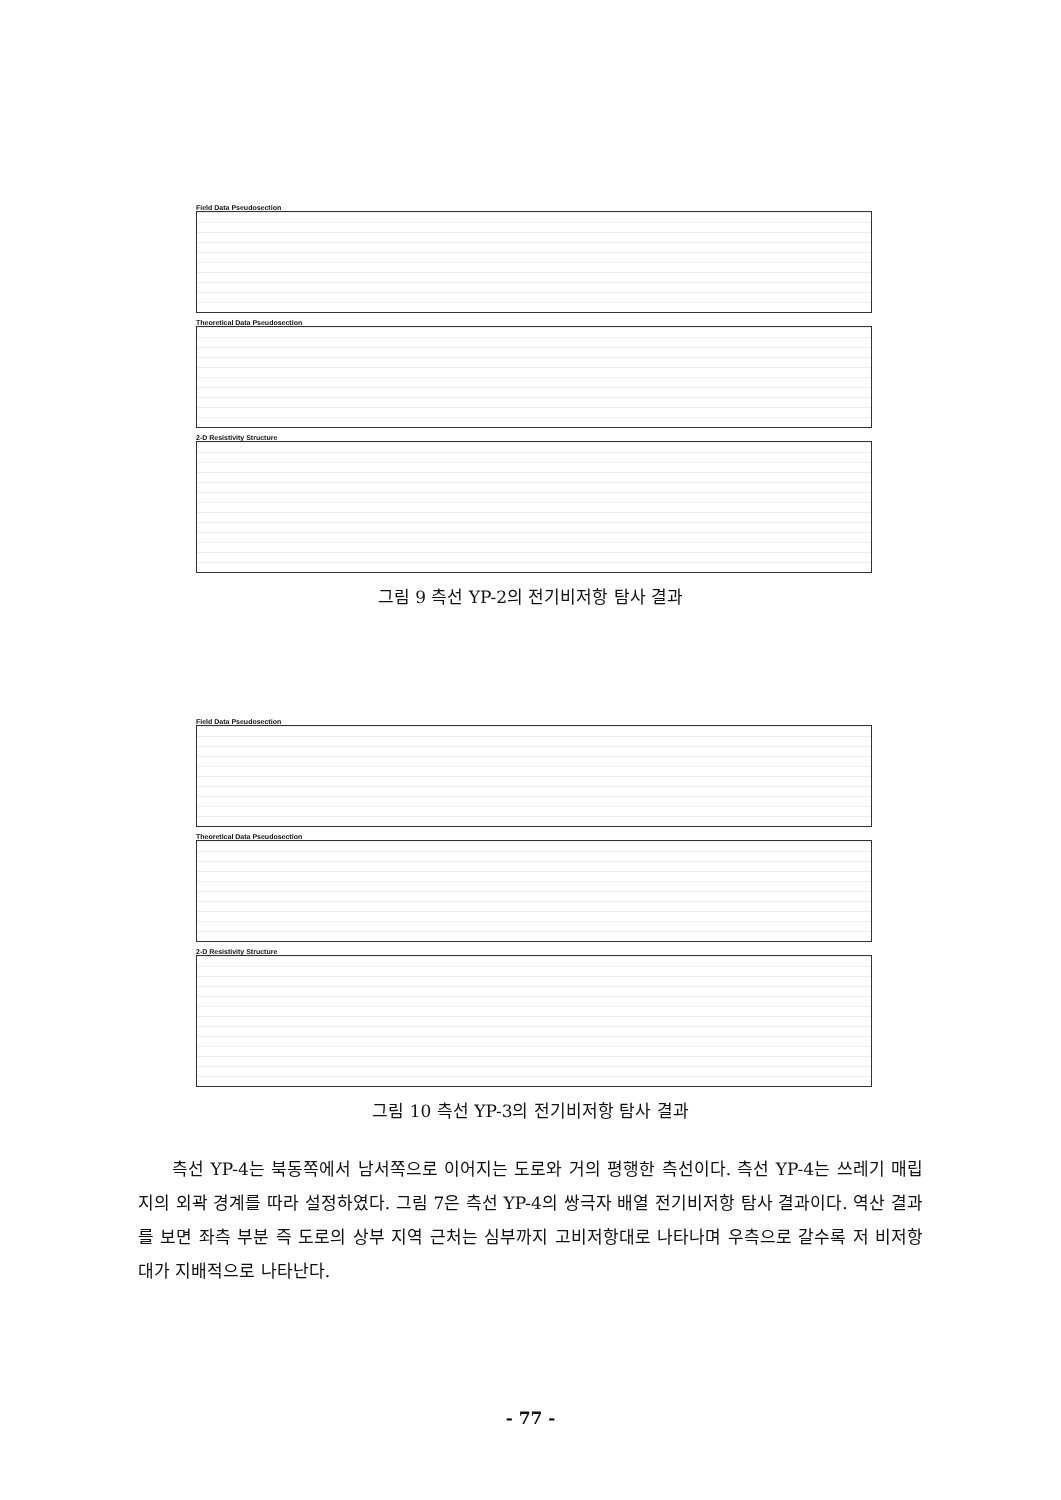Field Data Pseudosection
Theoretical Data Pseudosection
2-D Resistivity Structure
그림 9 측선 YP-2의 전기비저항 탐사 결과
Field Data Pseudosection
Theoretical Data Pseudosection
2-D Resistivity Structure
그림 10 측선 YP-3의 전기비저항 탐사 결과
측선 YP-4는 북동쪽에서 남서쪽으로 이어지는 도로와 거의 평행한 측선이다. 측선 YP-4는 쓰레기 매립지의 외곽 경계를 따라 설정하였다. 그림 7은 측선 YP-4의 쌍극자 배열 전기비저항 탐사 결과이다. 역산 결과를 보면 좌측 부분 즉 도로의 상부 지역 근처는 심부까지 고비저항대로 나타나며 우측으로 갈수록 저 비저항대가 지배적으로 나타난다.
- 77 -